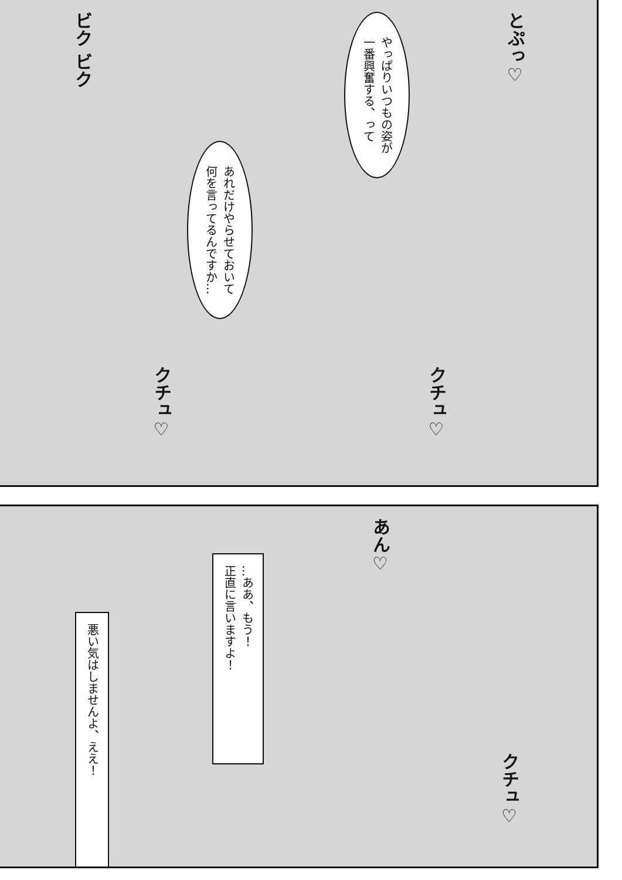ビク ビク
あれだけやらせておいて
何を言ってるんですか…
やっぱりいつもの姿が
一番興奮する、って
とぷっ♡
クチュ♡
クチュ♡
悪い気はしませんよ、ええ！
…ああ、もう！
正直に言いますよ！
あん♡
クチュ♡